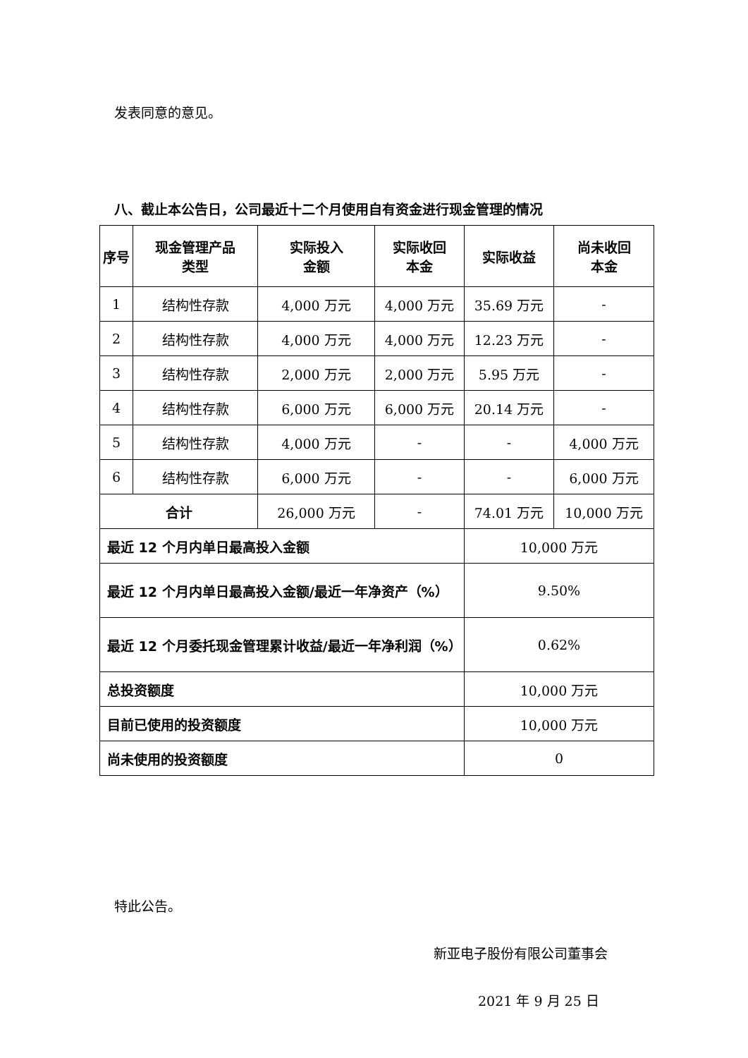发表同意的意见。
八、截止本公告日，公司最近十二个月使用自有资金进行现金管理的情况
| 序号 | 现金管理产品 类型 | 实际投入 金额 | 实际收回 本金 | 实际收益 | 尚未收回 本金 |
| --- | --- | --- | --- | --- | --- |
| 1 | 结构性存款 | 4,000 万元 | 4,000 万元 | 35.69 万元 | - |
| 2 | 结构性存款 | 4,000 万元 | 4,000 万元 | 12.23 万元 | - |
| 3 | 结构性存款 | 2,000 万元 | 2,000 万元 | 5.95 万元 | - |
| 4 | 结构性存款 | 6,000 万元 | 6,000 万元 | 20.14 万元 | - |
| 5 | 结构性存款 | 4,000 万元 | - | - | 4,000 万元 |
| 6 | 结构性存款 | 6,000 万元 | - | - | 6,000 万元 |
| 合计 | | 26,000 万元 | - | 74.01 万元 | 10,000 万元 |
| 最近 12 个月内单日最高投入金额 | | | | 10,000 万元 | |
| 最近 12 个月内单日最高投入金额/最近一年净资产（%） | | | | 9.50% | |
| 最近 12 个月委托现金管理累计收益/最近一年净利润（%） | | | | 0.62% | |
| 总投资额度 | | | | 10,000 万元 | |
| 目前已使用的投资额度 | | | | 10,000 万元 | |
| 尚未使用的投资额度 | | | | 0 | |
特此公告。
新亚电子股份有限公司董事会
2021 年 9 月 25 日